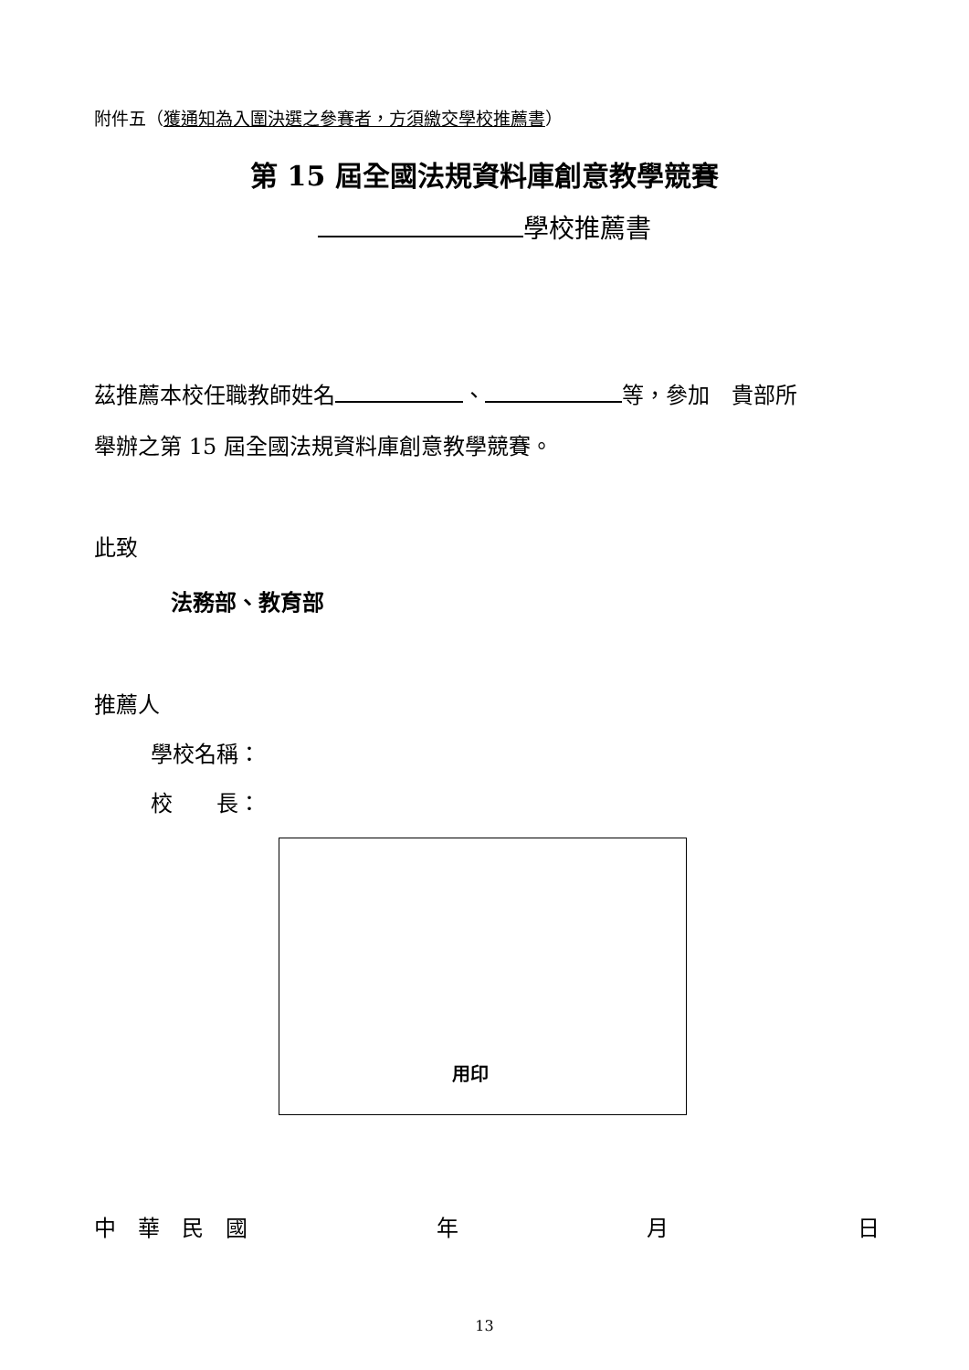附件五（獲通知為入圍決選之參賽者，方須繳交學校推薦書）
第 15 屆全國法規資料庫創意教學競賽
學校推薦書
茲推薦本校任職教師姓名 、 等，參加　貴部所
舉辦之第 15 屆全國法規資料庫創意教學競賽。
此致
法務部、教育部
推薦人
學校名稱：
校　　長：
用印
中　華　民　國 年 月 日
13